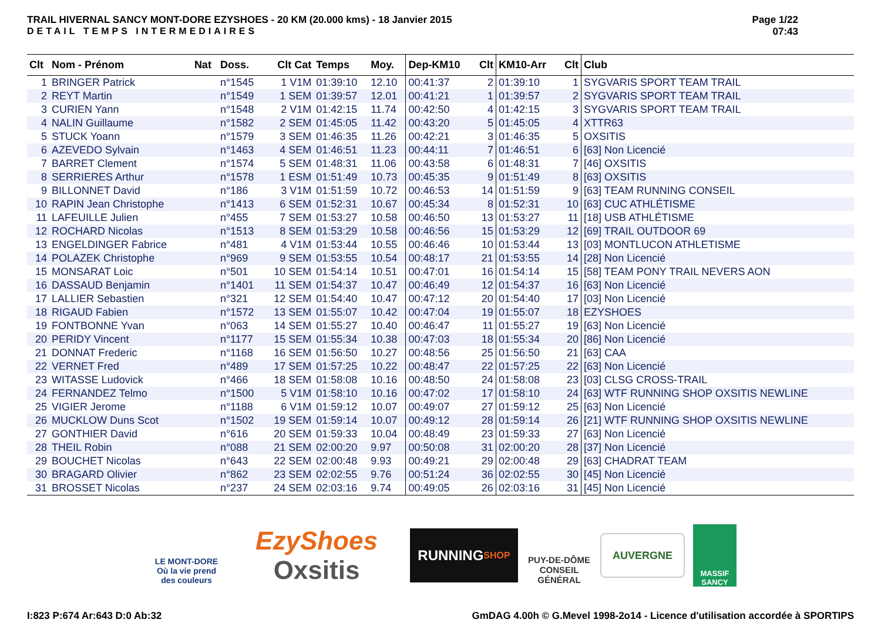TRAIL HIVERNAL SANCY MONT-DORE EZYSHOES - 20 KM (20.000 kms) - 18 Janvier 2015
DETAIL TEMPS INTERMEDIAIRES
Page 1/22
07:43
| Clt | Nom - Prénom | Nat | Doss. | Clt Cat | Temps | Moy. | Dep-KM10 | Clt | KM10-Arr | Clt | Club |
| --- | --- | --- | --- | --- | --- | --- | --- | --- | --- | --- | --- |
| 1 | BRINGER Patrick | | n°1545 | 1 V1M | 01:39:10 | 12.10 | 00:41:37 | 2 | 01:39:10 | 1 | SYGVARIS SPORT TEAM TRAIL |
| 2 | REYT Martin | | n°1549 | 1 SEM | 01:39:57 | 12.01 | 00:41:21 | 1 | 01:39:57 | 2 | SYGVARIS SPORT TEAM TRAIL |
| 3 | CURIEN Yann | | n°1548 | 2 V1M | 01:42:15 | 11.74 | 00:42:50 | 4 | 01:42:15 | 3 | SYGVARIS SPORT TEAM TRAIL |
| 4 | NALIN Guillaume | | n°1582 | 2 SEM | 01:45:05 | 11.42 | 00:43:20 | 5 | 01:45:05 | 4 | XTTR63 |
| 5 | STUCK Yoann | | n°1579 | 3 SEM | 01:46:35 | 11.26 | 00:42:21 | 3 | 01:46:35 | 5 | OXSITIS |
| 6 | AZEVEDO Sylvain | | n°1463 | 4 SEM | 01:46:51 | 11.23 | 00:44:11 | 7 | 01:46:51 | 6 | [63] Non Licencié |
| 7 | BARRET Clement | | n°1574 | 5 SEM | 01:48:31 | 11.06 | 00:43:58 | 6 | 01:48:31 | 7 | [46] OXSITIS |
| 8 | SERRIERES Arthur | | n°1578 | 1 ESM | 01:51:49 | 10.73 | 00:45:35 | 9 | 01:51:49 | 8 | [63] OXSITIS |
| 9 | BILLONNET David | | n°186 | 3 V1M | 01:51:59 | 10.72 | 00:46:53 | 14 | 01:51:59 | 9 | [63] TEAM RUNNING CONSEIL |
| 10 | RAPIN Jean Christophe | | n°1413 | 6 SEM | 01:52:31 | 10.67 | 00:45:34 | 8 | 01:52:31 | 10 | [63] CUC ATHLÉTISME |
| 11 | LAFEUILLE Julien | | n°455 | 7 SEM | 01:53:27 | 10.58 | 00:46:50 | 13 | 01:53:27 | 11 | [18] USB ATHLÉTISME |
| 12 | ROCHARD Nicolas | | n°1513 | 8 SEM | 01:53:29 | 10.58 | 00:46:56 | 15 | 01:53:29 | 12 | [69] TRAIL OUTDOOR 69 |
| 13 | ENGELDINGER Fabrice | | n°481 | 4 V1M | 01:53:44 | 10.55 | 00:46:46 | 10 | 01:53:44 | 13 | [03] MONTLUCON ATHLETISME |
| 14 | POLAZEK Christophe | | n°969 | 9 SEM | 01:53:55 | 10.54 | 00:48:17 | 21 | 01:53:55 | 14 | [28] Non Licencié |
| 15 | MONSARAT Loic | | n°501 | 10 SEM | 01:54:14 | 10.51 | 00:47:01 | 16 | 01:54:14 | 15 | [58] TEAM PONY TRAIL NEVERS AON |
| 16 | DASSAUD Benjamin | | n°1401 | 11 SEM | 01:54:37 | 10.47 | 00:46:49 | 12 | 01:54:37 | 16 | [63] Non Licencié |
| 17 | LALLIER Sebastien | | n°321 | 12 SEM | 01:54:40 | 10.47 | 00:47:12 | 20 | 01:54:40 | 17 | [03] Non Licencié |
| 18 | RIGAUD Fabien | | n°1572 | 13 SEM | 01:55:07 | 10.42 | 00:47:04 | 19 | 01:55:07 | 18 | EZYSHOES |
| 19 | FONTBONNE Yvan | | n°063 | 14 SEM | 01:55:27 | 10.40 | 00:46:47 | 11 | 01:55:27 | 19 | [63] Non Licencié |
| 20 | PERIDY Vincent | | n°1177 | 15 SEM | 01:55:34 | 10.38 | 00:47:03 | 18 | 01:55:34 | 20 | [86] Non Licencié |
| 21 | DONNAT Frederic | | n°1168 | 16 SEM | 01:56:50 | 10.27 | 00:48:56 | 25 | 01:56:50 | 21 | [63] CAA |
| 22 | VERNET Fred | | n°489 | 17 SEM | 01:57:25 | 10.22 | 00:48:47 | 22 | 01:57:25 | 22 | [63] Non Licencié |
| 23 | WITASSE Ludovick | | n°466 | 18 SEM | 01:58:08 | 10.16 | 00:48:50 | 24 | 01:58:08 | 23 | [03] CLSG CROSS-TRAIL |
| 24 | FERNANDEZ Telmo | | n°1500 | 5 V1M | 01:58:10 | 10.16 | 00:47:02 | 17 | 01:58:10 | 24 | [63] WTF RUNNING SHOP OXSITIS NEWLINE |
| 25 | VIGIER Jerome | | n°1188 | 6 V1M | 01:59:12 | 10.07 | 00:49:07 | 27 | 01:59:12 | 25 | [63] Non Licencié |
| 26 | MUCKLOW Duns Scot | | n°1502 | 19 SEM | 01:59:14 | 10.07 | 00:49:12 | 28 | 01:59:14 | 26 | [21] WTF RUNNING SHOP OXSITIS NEWLINE |
| 27 | GONTHIER David | | n°616 | 20 SEM | 01:59:33 | 10.04 | 00:48:49 | 23 | 01:59:33 | 27 | [63] Non Licencié |
| 28 | THEIL Robin | | n°088 | 21 SEM | 02:00:20 | 9.97 | 00:50:08 | 31 | 02:00:20 | 28 | [37] Non Licencié |
| 29 | BOUCHET Nicolas | | n°643 | 22 SEM | 02:00:48 | 9.93 | 00:49:21 | 29 | 02:00:48 | 29 | [63] CHADRAT TEAM |
| 30 | BRAGARD Olivier | | n°862 | 23 SEM | 02:02:55 | 9.76 | 00:51:24 | 36 | 02:02:55 | 30 | [45] Non Licencié |
| 31 | BROSSET Nicolas | | n°237 | 24 SEM | 02:03:16 | 9.74 | 00:49:05 | 26 | 02:03:16 | 31 | [45] Non Licencié |
LE MONT-DORE
Où la vie prend des couleurs
EzyShoes
Oxsitis
RUNNING
SHOP
PUY-DE-DÔME
CONSEIL GÉNÉRAL
AUVERGNE
MASSIF SANCY
I:823 P:674 Ar:643 D:0 Ab:32 GmDAG 4.00h © G.Mevel 1998-2o14 - Licence d'utilisation accordée à SPORTIPS